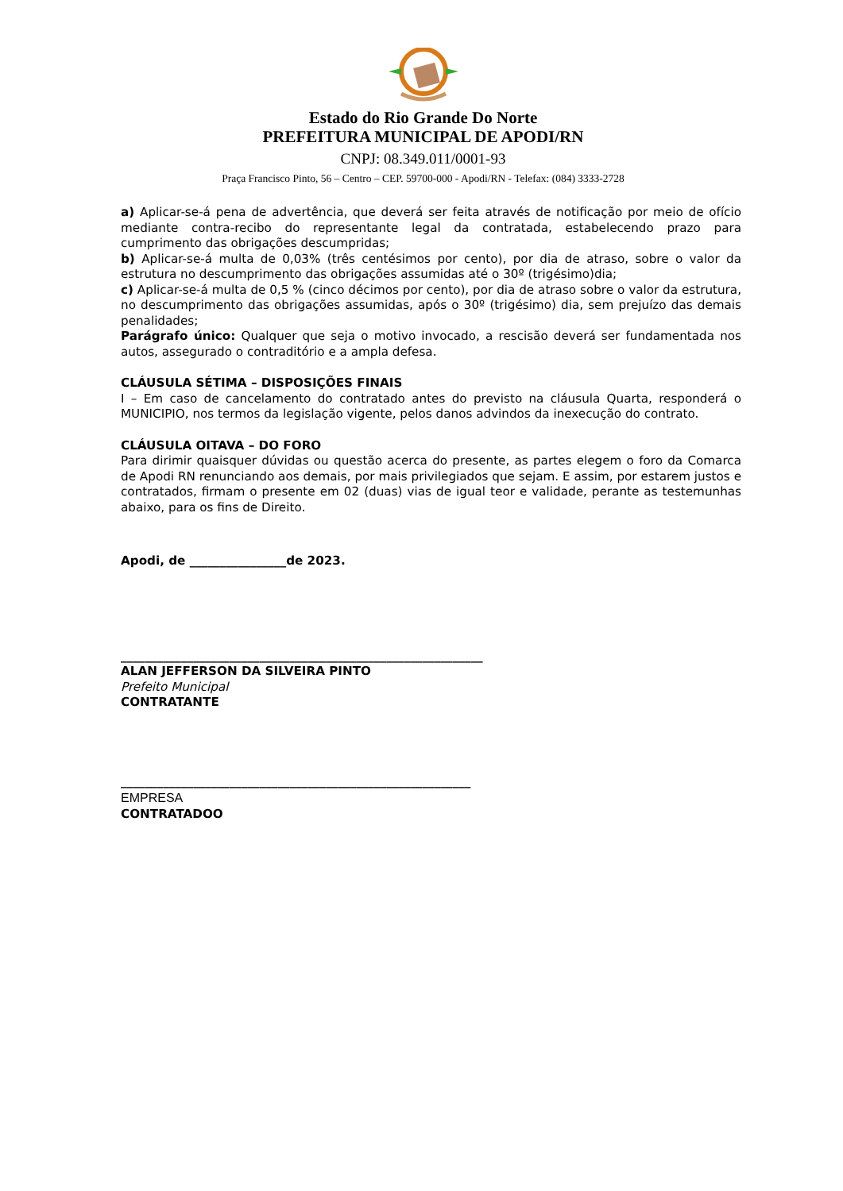Estado do Rio Grande Do Norte
PREFEITURA MUNICIPAL DE APODI/RN
CNPJ: 08.349.011/0001-93
Praça Francisco Pinto, 56 – Centro – CEP. 59700-000 - Apodi/RN - Telefax: (084) 3333-2728
a) Aplicar-se-á pena de advertência, que deverá ser feita através de notificação por meio de ofício mediante contra-recibo do representante legal da contratada, estabelecendo prazo para cumprimento das obrigações descumpridas;
b) Aplicar-se-á multa de 0,03% (três centésimos por cento), por dia de atraso, sobre o valor da estrutura no descumprimento das obrigações assumidas até o 30º (trigésimo)dia;
c) Aplicar-se-á multa de 0,5 % (cinco décimos por cento), por dia de atraso sobre o valor da estrutura, no descumprimento das obrigações assumidas, após o 30º (trigésimo) dia, sem prejuízo das demais penalidades;
Parágrafo único: Qualquer que seja o motivo invocado, a rescisão deverá ser fundamentada nos autos, assegurado o contraditório e a ampla defesa.
CLÁUSULA SÉTIMA – DISPOSIÇÕES FINAIS
I – Em caso de cancelamento do contratado antes do previsto na cláusula Quarta, responderá o MUNICIPIO, nos termos da legislação vigente, pelos danos advindos da inexecução do contrato.
CLÁUSULA OITAVA – DO FORO
Para dirimir quaisquer dúvidas ou questão acerca do presente, as partes elegem o foro da Comarca de Apodi RN renunciando aos demais, por mais privilegiados que sejam. E assim, por estarem justos e contratados, firmam o presente em 02 (duas) vias de igual teor e validade, perante as testemunhas abaixo, para os fins de Direito.
Apodi, de ________________de 2023.
____________________________________________________________
ALAN JEFFERSON DA SILVEIRA PINTO
Prefeito Municipal
CONTRATANTE
__________________________________________________________
EMPRESA
CONTRATADOO